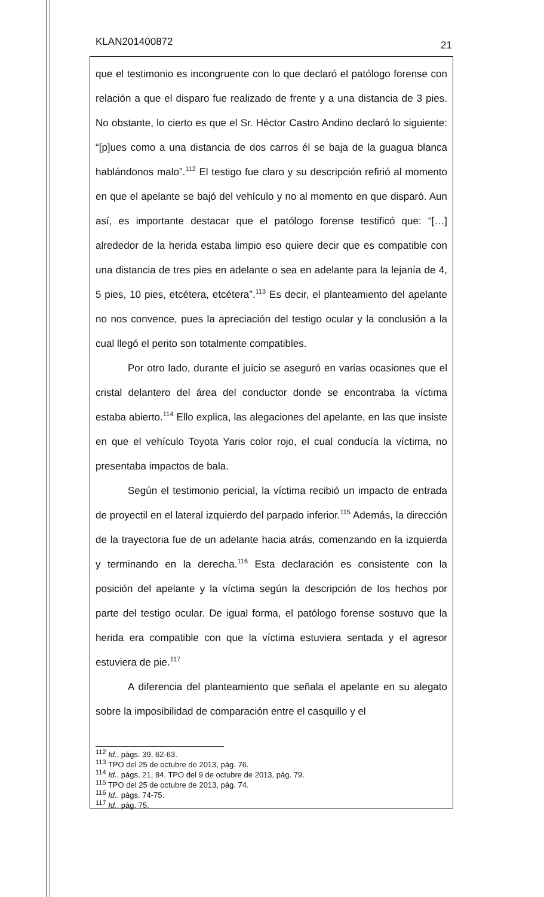KLAN201400872 21
que el testimonio es incongruente con lo que declaró el patólogo forense con relación a que el disparo fue realizado de frente y a una distancia de 3 pies. No obstante, lo cierto es que el Sr. Héctor Castro Andino declaró lo siguiente: “[p]ues como a una distancia de dos carros él se baja de la guagua blanca hablándonos malo”.<sup>112</sup> El testigo fue claro y su descripción refirió al momento en que el apelante se bajó del vehículo y no al momento en que disparó. Aun así, es importante destacar que el patólogo forense testificó que: “[…] alrededor de la herida estaba limpio eso quiere decir que es compatible con una distancia de tres pies en adelante o sea en adelante para la lejanía de 4, 5 pies, 10 pies, etcétera, etcétera”.<sup>113</sup> Es decir, el planteamiento del apelante no nos convence, pues la apreciación del testigo ocular y la conclusión a la cual llegó el perito son totalmente compatibles.
Por otro lado, durante el juicio se aseguró en varias ocasiones que el cristal delantero del área del conductor donde se encontraba la víctima estaba abierto.<sup>114</sup> Ello explica, las alegaciones del apelante, en las que insiste en que el vehículo Toyota Yaris color rojo, el cual conducía la víctima, no presentaba impactos de bala.
Según el testimonio pericial, la víctima recibió un impacto de entrada de proyectil en el lateral izquierdo del parpado inferior.<sup>115</sup> Además, la dirección de la trayectoria fue de un adelante hacia atrás, comenzando en la izquierda y terminando en la derecha.<sup>116</sup> Esta declaración es consistente con la posición del apelante y la víctima según la descripción de los hechos por parte del testigo ocular. De igual forma, el patólogo forense sostuvo que la herida era compatible con que la víctima estuviera sentada y el agresor estuviera de pie.<sup>117</sup>
A diferencia del planteamiento que señala el apelante en su alegato sobre la imposibilidad de comparación entre el casquillo y el
<sup>112</sup> Id., págs. 39, 62-63.
<sup>113</sup> TPO del 25 de octubre de 2013, pág. 76.
<sup>114</sup> Id., págs. 21, 84. TPO del 9 de octubre de 2013, pág. 79.
<sup>115</sup> TPO del 25 de octubre de 2013, pág. 74.
<sup>116</sup> Id., págs. 74-75.
<sup>117</sup> Id., pág. 75.